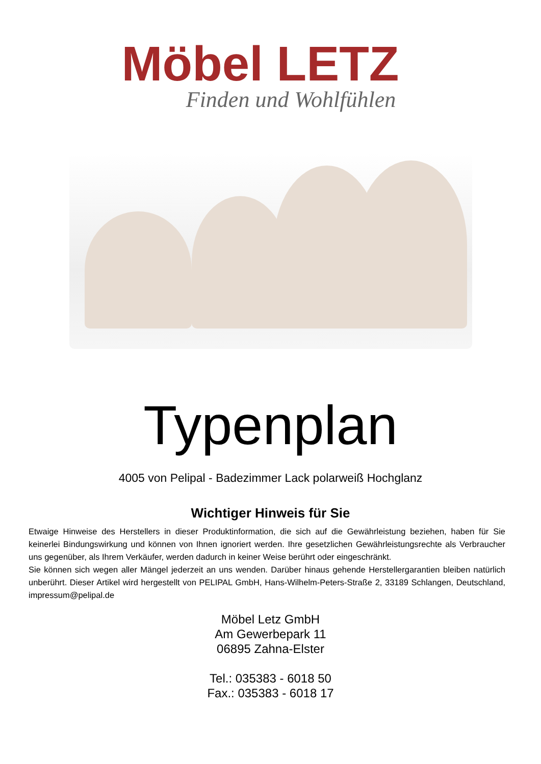Möbel LETZ
Finden und Wohlfühlen
Typenplan
4005 von Pelipal - Badezimmer Lack polarweiß Hochglanz
Wichtiger Hinweis für Sie
Etwaige Hinweise des Herstellers in dieser Produktinformation, die sich auf die Gewährleistung beziehen, haben für Sie keinerlei Bindungswirkung und können von Ihnen ignoriert werden. Ihre gesetzlichen Gewährleistungsrechte als Verbraucher uns gegenüber, als Ihrem Verkäufer, werden dadurch in keiner Weise berührt oder eingeschränkt.
Sie können sich wegen aller Mängel jederzeit an uns wenden. Darüber hinaus gehende Herstellergarantien bleiben natürlich unberührt. Dieser Artikel wird hergestellt von PELIPAL GmbH, Hans-Wilhelm-Peters-Straße 2, 33189 Schlangen, Deutschland, impressum@pelipal.de
Möbel Letz GmbH
Am Gewerbepark 11
06895 Zahna-Elster
Tel.: 035383 - 6018 50
Fax.: 035383 - 6018 17